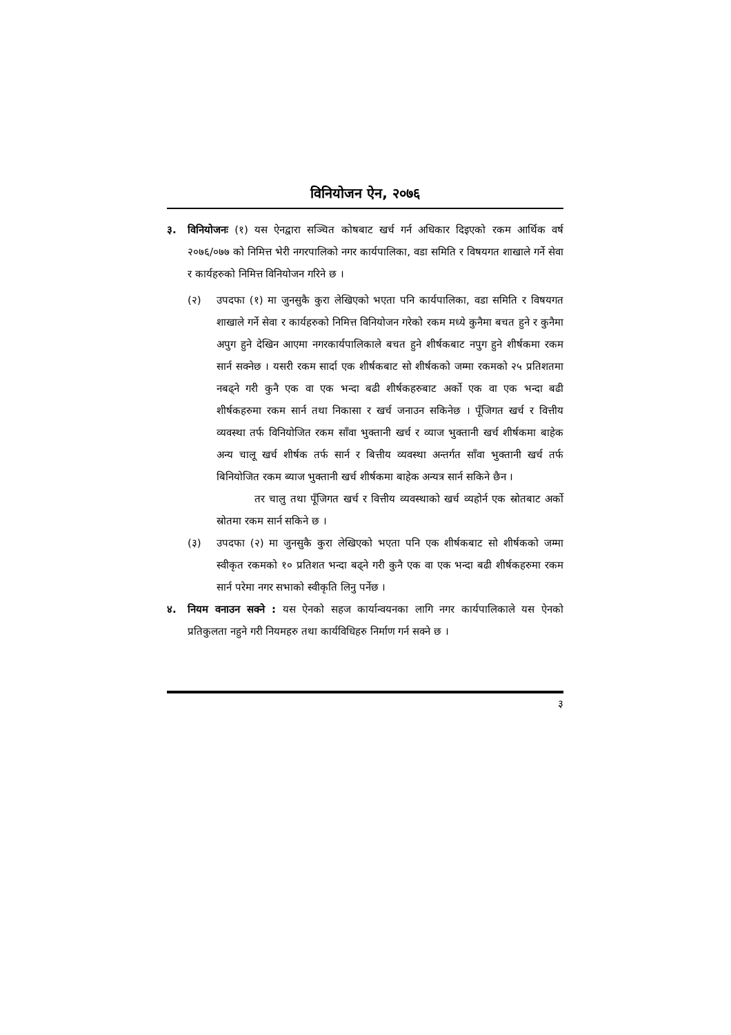विनियोजन ऐन, २०७६
३. विनियोजनः (१) यस ऐनद्वारा सञ्चित कोषबाट खर्च गर्न अधिकार दिइएको रकम आर्थिक वर्ष २०७६/०७७ को निमित्त भेरी नगरपालिको नगर कार्यपालिका, वडा समिति र विषयगत शाखाले गर्ने सेवा र कार्यहरुको निमित्त विनियोजन गरिने छ ।
(२) उपदफा (१) मा जुनसुकै कुरा लेखिएको भएता पनि कार्यपालिका, वडा समिति र विषयगत शाखाले गर्ने सेवा र कार्यहरुको निमित्त विनियोजन गरेको रकम मध्ये कुनैमा बचत हुने र कुनैमा अपुग हुने देखिन आएमा नगरकार्यपालिकाले बचत हुने शीर्षकबाट नपुग हुने शीर्षकमा रकम सार्न सक्नेछ । यसरी रकम सार्दा एक शीर्षकबाट सो शीर्षकको जम्मा रकमको २५ प्रतिशतमा नबढ्ने गरी कुनै एक वा एक भन्दा बढी शीर्षकहरुबाट अर्को एक वा एक भन्दा बढी शीर्षकहरुमा रकम सार्न तथा निकासा र खर्च जनाउन सकिनेछ । पूँजिगत खर्च र वित्तीय व्यवस्था तर्फ विनियोजित रकम साँवा भुक्तानी खर्च र व्याज भुक्तानी खर्च शीर्षकमा बाहेक अन्य चालू खर्च शीर्षक तर्फ सार्न र बित्तीय व्यवस्था अन्तर्गत साँवा भुक्तानी खर्च तर्फ बिनियोजित रकम ब्याज भुक्तानी खर्च शीर्षकमा बाहेक अन्यत्र सार्न सकिने छैन ।
तर चालु तथा पूँजिगत खर्च र वित्तीय व्यवस्थाको खर्च व्यहोर्न एक स्रोतबाट अर्को स्रोतमा रकम सार्न सकिने छ ।
(३) उपदफा (२) मा जुनसुकै कुरा लेखिएको भएता पनि एक शीर्षकबाट सो शीर्षकको जम्मा स्वीकृत रकमको १० प्रतिशत भन्दा बढ्ने गरी कुनै एक वा एक भन्दा बढी शीर्षकहरुमा रकम सार्न परेमा नगर सभाको स्वीकृति लिनु पर्नेछ ।
४. नियम वनाउन सक्ने : यस ऐनको सहज कार्यान्वयनका लागि नगर कार्यपालिकाले यस ऐनको प्रतिकुलता नहुने गरी नियमहरु तथा कार्यविधिहरु निर्माण गर्न सक्ने छ ।
३